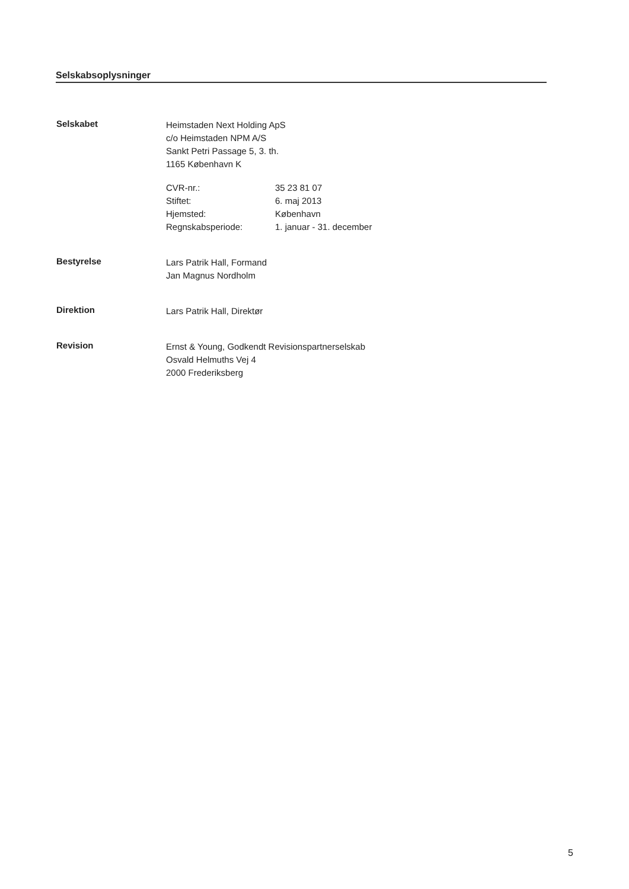Selskabsoplysninger
Selskabet
Heimstaden Next Holding ApS
c/o Heimstaden NPM A/S
Sankt Petri Passage 5, 3. th.
1165 København K
| CVR-nr.: | 35 23 81 07 |
| Stiftet: | 6. maj 2013 |
| Hjemsted: | København |
| Regnskabsperiode: | 1. januar - 31. december |
Bestyrelse
Lars Patrik Hall, Formand
Jan Magnus Nordholm
Direktion
Lars Patrik Hall, Direktør
Revision
Ernst & Young, Godkendt Revisionspartnerselskab
Osvald Helmuths Vej 4
2000 Frederiksberg
5